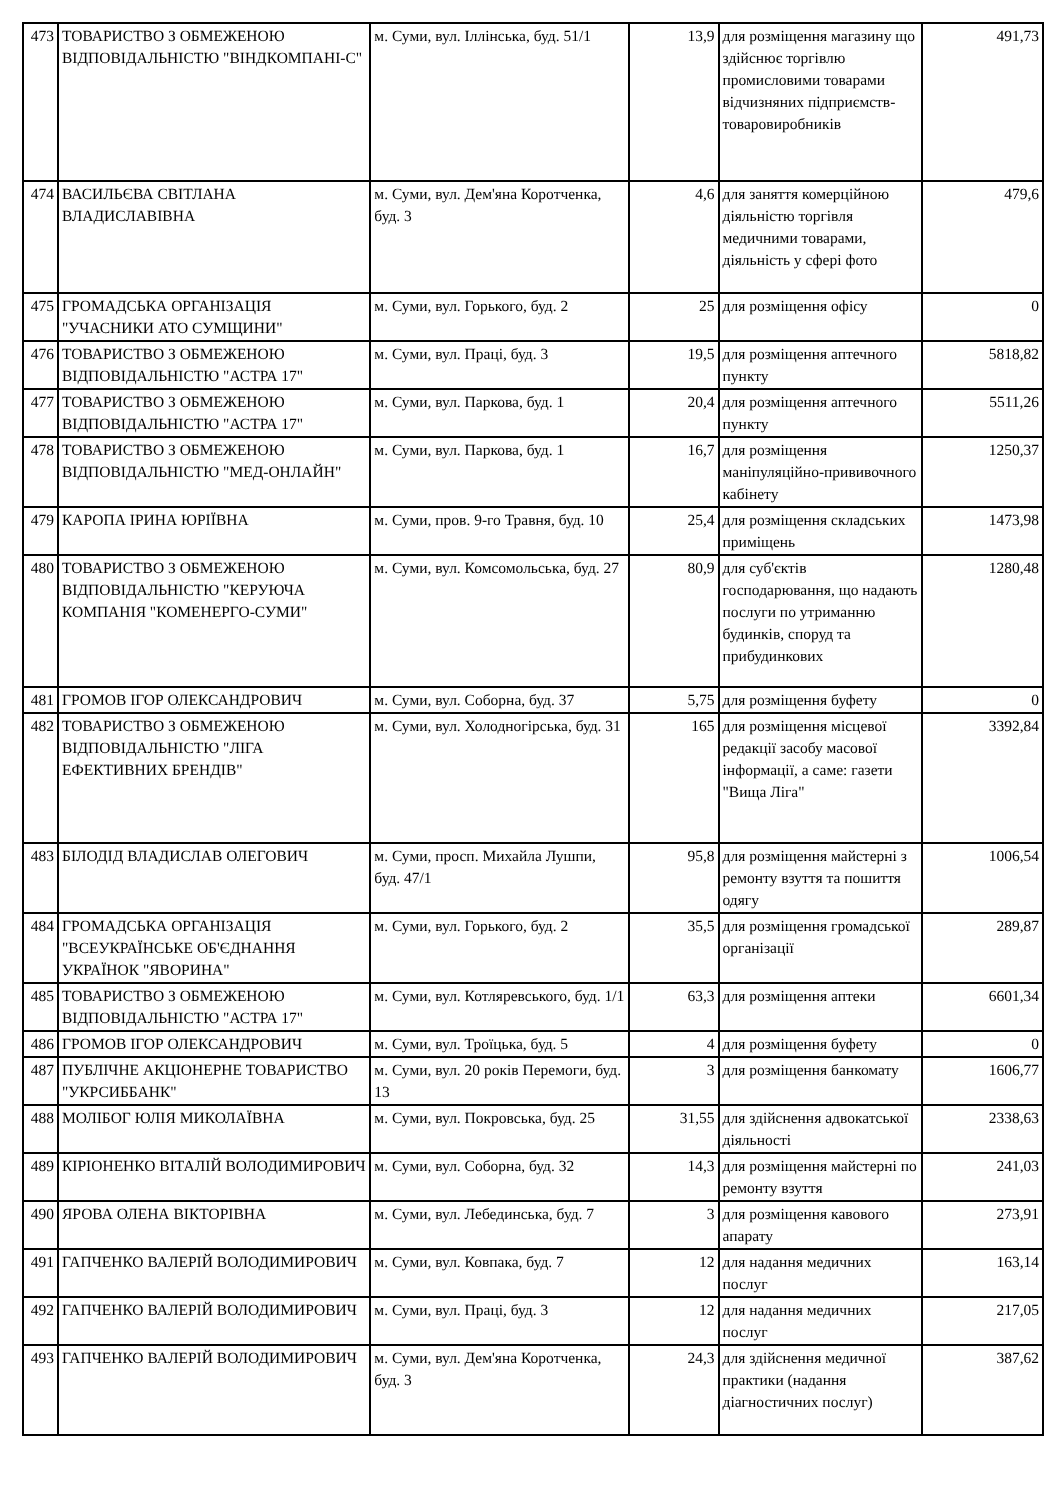| 473 | ТОВАРИСТВО З ОБМЕЖЕНОЮ ВІДПОВІДАЛЬНІСТЮ "ВІНДКОМПАНІ-С" | м. Суми, вул. Іллінська, буд. 51/1 | 13,9 | для розміщення магазину що здійснює торгівлю промисловими товарами відчизняних підприємств-товаровиробників | 491,73 |
| 474 | ВАСИЛЬЄВА СВІТЛАНА ВЛАДИСЛАВІВНА | м. Суми, вул. Дем'яна Коротченка, буд. 3 | 4,6 | для заняття комерційною діяльністю торгівля медичними товарами, діяльність у сфері фото | 479,6 |
| 475 | ГРОМАДСЬКА ОРГАНІЗАЦІЯ "УЧАСНИКИ АТО СУМЩИНИ" | м. Суми, вул. Горького, буд. 2 | 25 | для розміщення офісу | 0 |
| 476 | ТОВАРИСТВО З ОБМЕЖЕНОЮ ВІДПОВІДАЛЬНІСТЮ "АСТРА 17" | м. Суми, вул. Праці, буд. 3 | 19,5 | для розміщення аптечного пункту | 5818,82 |
| 477 | ТОВАРИСТВО З ОБМЕЖЕНОЮ ВІДПОВІДАЛЬНІСТЮ "АСТРА 17" | м. Суми, вул. Паркова, буд. 1 | 20,4 | для розміщення аптечного пункту | 5511,26 |
| 478 | ТОВАРИСТВО З ОБМЕЖЕНОЮ ВІДПОВІДАЛЬНІСТЮ "МЕД-ОНЛАЙН" | м. Суми, вул. Паркова, буд. 1 | 16,7 | для розміщення маніпуляційно-прививочного кабінету | 1250,37 |
| 479 | КАРОПА ІРИНА ЮРІЇВНА | м. Суми, пров. 9-го Травня, буд. 10 | 25,4 | для розміщення складських приміщень | 1473,98 |
| 480 | ТОВАРИСТВО З ОБМЕЖЕНОЮ ВІДПОВІДАЛЬНІСТЮ "КЕРУЮЧА КОМПАНІЯ "КОМЕНЕРГО-СУМИ" | м. Суми, вул. Комсомольська, буд. 27 | 80,9 | для суб'єктів господарювання, що надають послуги по утриманню будинків, споруд та прибудинкових | 1280,48 |
| 481 | ГРОМОВ ІГОР ОЛЕКСАНДРОВИЧ | м. Суми, вул. Соборна, буд. 37 | 5,75 | для розміщення буфету | 0 |
| 482 | ТОВАРИСТВО З ОБМЕЖЕНОЮ ВІДПОВІДАЛЬНІСТЮ "ЛІГА ЕФЕКТИВНИХ БРЕНДІВ" | м. Суми, вул. Холодногірська, буд. 31 | 165 | для розміщення місцевої редакції засобу масової інформації, а саме: газети "Вища Ліга" | 3392,84 |
| 483 | БІЛОДІД ВЛАДИСЛАВ ОЛЕГОВИЧ | м. Суми, просп. Михайла Лушпи, буд. 47/1 | 95,8 | для розміщення майстерні з ремонту взуття та пошиття одягу | 1006,54 |
| 484 | ГРОМАДСЬКА ОРГАНІЗАЦІЯ "ВСЕУКРАЇНСЬКЕ ОБ'ЄДНАННЯ УКРАЇНОК "ЯВОРИНА" | м. Суми, вул. Горького, буд. 2 | 35,5 | для розміщення громадської організації | 289,87 |
| 485 | ТОВАРИСТВО З ОБМЕЖЕНОЮ ВІДПОВІДАЛЬНІСТЮ "АСТРА 17" | м. Суми, вул. Котляревського, буд. 1/1 | 63,3 | для розміщення аптеки | 6601,34 |
| 486 | ГРОМОВ ІГОР ОЛЕКСАНДРОВИЧ | м. Суми, вул. Троїцька, буд. 5 | 4 | для розміщення буфету | 0 |
| 487 | ПУБЛІЧНЕ АКЦІОНЕРНЕ ТОВАРИСТВО "УКРСИББАНК" | м. Суми, вул. 20 років Перемоги, буд. 13 | 3 | для розміщення банкомату | 1606,77 |
| 488 | МОЛІБОГ ЮЛІЯ МИКОЛАЇВНА | м. Суми, вул. Покровська, буд. 25 | 31,55 | для здійснення адвокатської діяльності | 2338,63 |
| 489 | КІРІОНЕНКО ВІТАЛІЙ ВОЛОДИМИРОВИЧ | м. Суми, вул. Соборна, буд. 32 | 14,3 | для розміщення майстерні по ремонту взуття | 241,03 |
| 490 | ЯРОВА ОЛЕНА ВІКТОРІВНА | м. Суми, вул. Лебединська, буд. 7 | 3 | для розміщення кавового апарату | 273,91 |
| 491 | ГАПЧЕНКО ВАЛЕРІЙ ВОЛОДИМИРОВИЧ | м. Суми, вул. Ковпака, буд. 7 | 12 | для надання медичних послуг | 163,14 |
| 492 | ГАПЧЕНКО ВАЛЕРІЙ ВОЛОДИМИРОВИЧ | м. Суми, вул. Праці, буд. 3 | 12 | для надання медичних послуг | 217,05 |
| 493 | ГАПЧЕНКО ВАЛЕРІЙ ВОЛОДИМИРОВИЧ | м. Суми, вул. Дем'яна Коротченка, буд. 3 | 24,3 | для здійснення медичної практики (надання діагностичних послуг) | 387,62 |